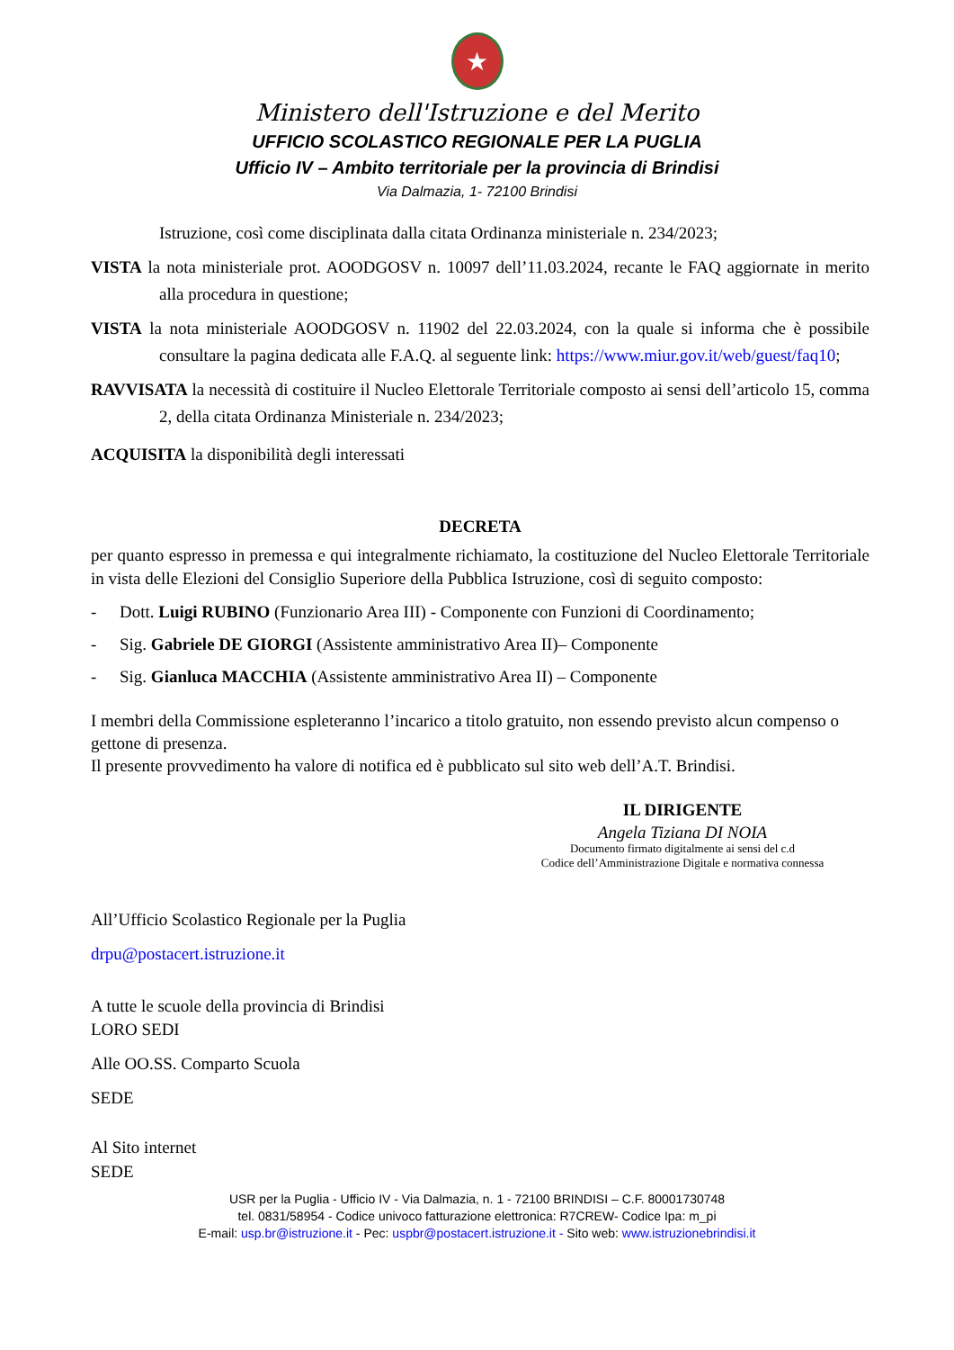★
Ministero dell'Istruzione e del Merito
UFFICIO SCOLASTICO REGIONALE PER LA PUGLIA
Ufficio IV – Ambito territoriale per la provincia di Brindisi
Via Dalmazia, 1- 72100 Brindisi
Istruzione, così come disciplinata dalla citata Ordinanza ministeriale n. 234/2023;
VISTA la nota ministeriale prot. AOODGOSV n. 10097 dell’11.03.2024, recante le FAQ aggiornate in merito alla procedura in questione;
VISTA la nota ministeriale AOODGOSV n. 11902 del 22.03.2024, con la quale si informa che è possibile consultare la pagina dedicata alle F.A.Q. al seguente link: https://www.miur.gov.it/web/guest/faq10;
RAVVISATA la necessità di costituire il Nucleo Elettorale Territoriale composto ai sensi dell’articolo 15, comma 2, della citata Ordinanza Ministeriale n. 234/2023;
ACQUISITA la disponibilità degli interessati
DECRETA
per quanto espresso in premessa e qui integralmente richiamato, la costituzione del Nucleo Elettorale Territoriale in vista delle Elezioni del Consiglio Superiore della Pubblica Istruzione, così di seguito composto:
- Dott. Luigi RUBINO (Funzionario Area III) - Componente con Funzioni di Coordinamento;
- Sig. Gabriele DE GIORGI (Assistente amministrativo Area II)– Componente
- Sig. Gianluca MACCHIA (Assistente amministrativo Area II) – Componente
I membri della Commissione espleteranno l’incarico a titolo gratuito, non essendo previsto alcun compenso o gettone di presenza.
Il presente provvedimento ha valore di notifica ed è pubblicato sul sito web dell’A.T. Brindisi.
IL DIRIGENTE
Angela Tiziana DI NOIA
Documento firmato digitalmente ai sensi del c.d
Codice dell’Amministrazione Digitale e normativa connessa
All’Ufficio Scolastico Regionale per la Puglia
drpu@postacert.istruzione.it
A tutte le scuole della provincia di Brindisi
LORO SEDI
Alle OO.SS. Comparto Scuola
SEDE
Al Sito internet
SEDE
USR per la Puglia - Ufficio IV - Via Dalmazia, n. 1 - 72100 BRINDISI – C.F. 80001730748
tel. 0831/58954 - Codice univoco fatturazione elettronica: R7CREW- Codice Ipa: m_pi
E-mail: usp.br@istruzione.it - Pec: uspbr@postacert.istruzione.it - Sito web: www.istruzionebrindisi.it